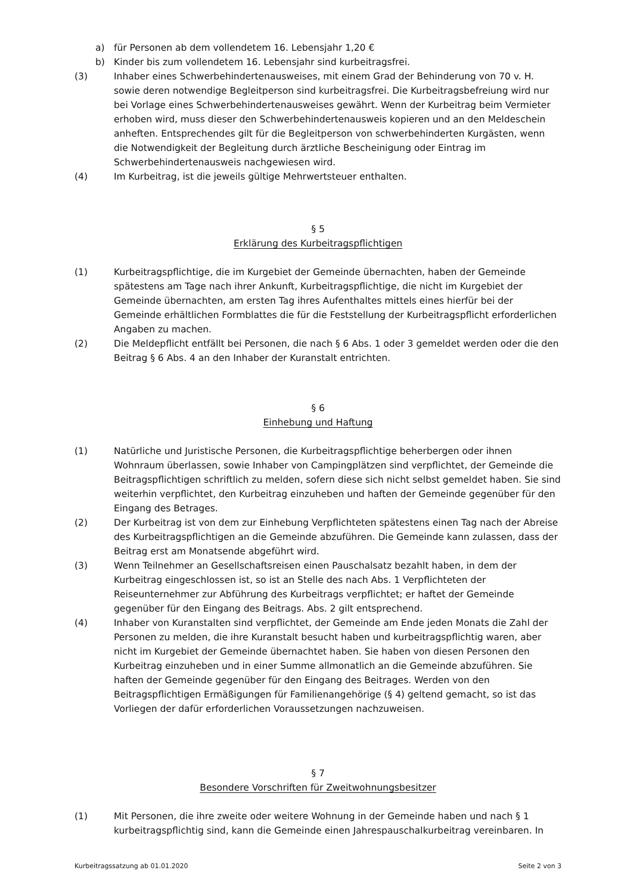a) für Personen ab dem vollendetem 16. Lebensjahr 1,20 €
b) Kinder bis zum vollendetem 16. Lebensjahr sind kurbeitragsfrei.
(3) Inhaber eines Schwerbehindertenausweises, mit einem Grad der Behinderung von 70 v. H. sowie deren notwendige Begleitperson sind kurbeitragsfrei. Die Kurbeitragsbefreiung wird nur bei Vorlage eines Schwerbehindertenausweises gewährt. Wenn der Kurbeitrag beim Vermieter erhoben wird, muss dieser den Schwerbehindertenausweis kopieren und an den Meldeschein anheften. Entsprechendes gilt für die Begleitperson von schwerbehinderten Kurgästen, wenn die Notwendigkeit der Begleitung durch ärztliche Bescheinigung oder Eintrag im Schwerbehindertenausweis nachgewiesen wird.
(4) Im Kurbeitrag, ist die jeweils gültige Mehrwertsteuer enthalten.
§ 5
Erklärung des Kurbeitragspflichtigen
(1) Kurbeitragspflichtige, die im Kurgebiet der Gemeinde übernachten, haben der Gemeinde spätestens am Tage nach ihrer Ankunft, Kurbeitragspflichtige, die nicht im Kurgebiet der Gemeinde übernachten, am ersten Tag ihres Aufenthaltes mittels eines hierfür bei der Gemeinde erhältlichen Formblattes die für die Feststellung der Kurbeitragspflicht erforderlichen Angaben zu machen.
(2) Die Meldepflicht entfällt bei Personen, die nach § 6 Abs. 1 oder 3 gemeldet werden oder die den Beitrag § 6 Abs. 4 an den Inhaber der Kuranstalt entrichten.
§ 6
Einhebung und Haftung
(1) Natürliche und Juristische Personen, die Kurbeitragspflichtige beherbergen oder ihnen Wohnraum überlassen, sowie Inhaber von Campingplätzen sind verpflichtet, der Gemeinde die Beitragspflichtigen schriftlich zu melden, sofern diese sich nicht selbst gemeldet haben. Sie sind weiterhin verpflichtet, den Kurbeitrag einzuheben und haften der Gemeinde gegenüber für den Eingang des Betrages.
(2) Der Kurbeitrag ist von dem zur Einhebung Verpflichteten spätestens einen Tag nach der Abreise des Kurbeitragspflichtigen an die Gemeinde abzuführen. Die Gemeinde kann zulassen, dass der Beitrag erst am Monatsende abgeführt wird.
(3) Wenn Teilnehmer an Gesellschaftsreisen einen Pauschalsatz bezahlt haben, in dem der Kurbeitrag eingeschlossen ist, so ist an Stelle des nach Abs. 1 Verpflichteten der Reiseunternehmer zur Abführung des Kurbeitrags verpflichtet; er haftet der Gemeinde gegenüber für den Eingang des Beitrags. Abs. 2 gilt entsprechend.
(4) Inhaber von Kuranstalten sind verpflichtet, der Gemeinde am Ende jeden Monats die Zahl der Personen zu melden, die ihre Kuranstalt besucht haben und kurbeitragspflichtig waren, aber nicht im Kurgebiet der Gemeinde übernachtet haben. Sie haben von diesen Personen den Kurbeitrag einzuheben und in einer Summe allmonatlich an die Gemeinde abzuführen. Sie haften der Gemeinde gegenüber für den Eingang des Beitrages. Werden von den Beitragspflichtigen Ermäßigungen für Familienangehörige (§ 4) geltend gemacht, so ist das Vorliegen der dafür erforderlichen Voraussetzungen nachzuweisen.
§ 7
Besondere Vorschriften für Zweitwohnungsbesitzer
(1) Mit Personen, die ihre zweite oder weitere Wohnung in der Gemeinde haben und nach § 1 kurbeitragspflichtig sind, kann die Gemeinde einen Jahrespauschalkurbeitrag vereinbaren. In
Kurbeitragssatzung ab 01.01.2020 Seite 2 von 3